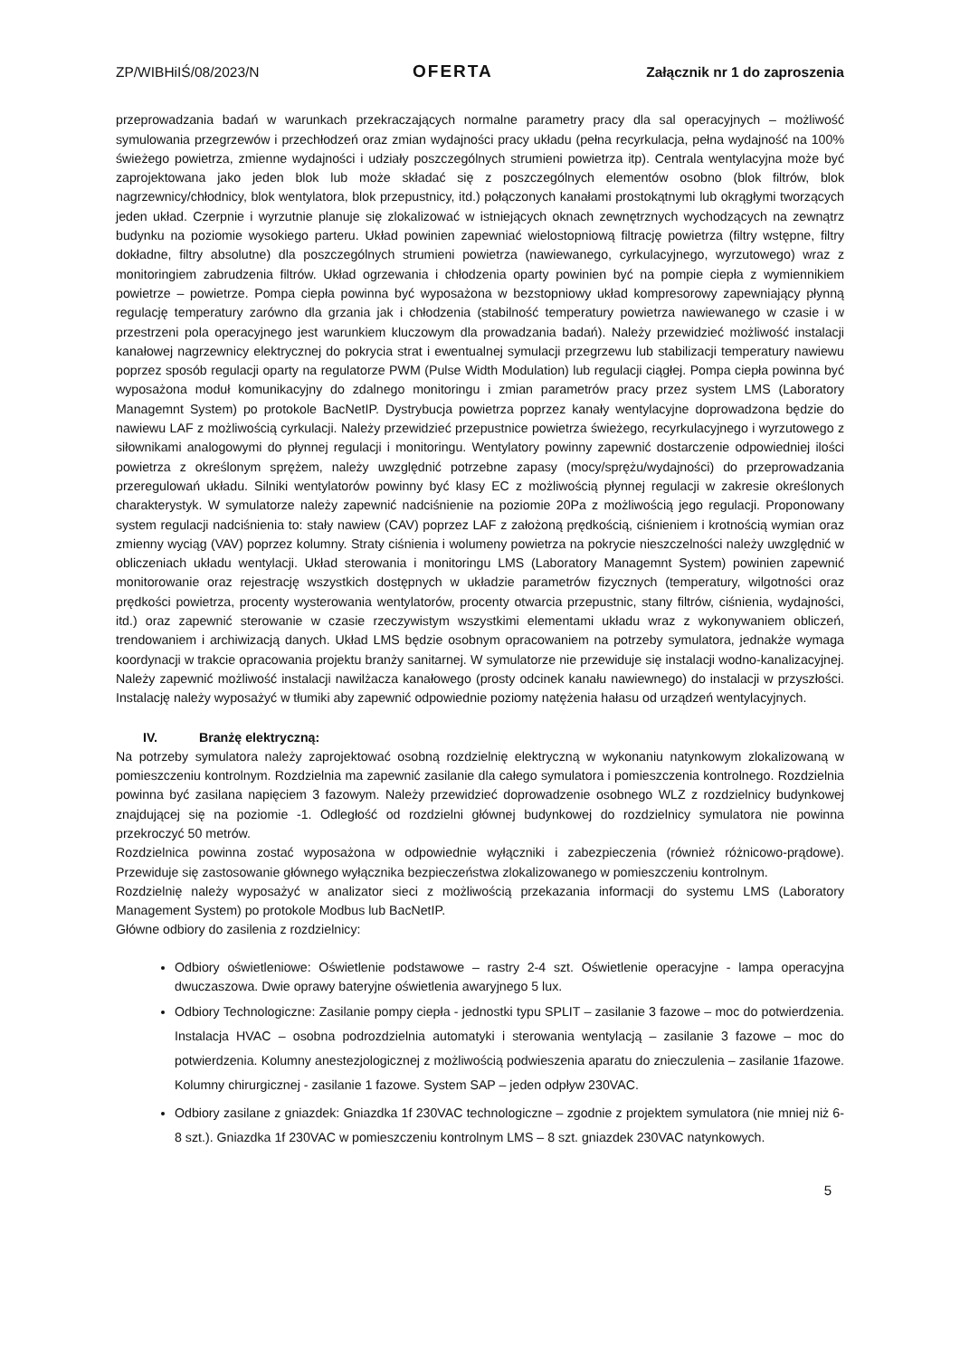ZP/WIBHiIŚ/08/2023/N OFERTA Załącznik nr 1 do zaproszenia
przeprowadzania badań w warunkach przekraczających normalne parametry pracy dla sal operacyjnych – możliwość symulowania przegrzewów i przechłodzeń oraz zmian wydajności pracy układu (pełna recyrkulacja, pełna wydajność na 100% świeżego powietrza, zmienne wydajności i udziały poszczególnych strumieni powietrza itp). Centrala wentylacyjna może być zaprojektowana jako jeden blok lub może składać się z poszczególnych elementów osobno (blok filtrów, blok nagrzewnicy/chłodnicy, blok wentylatora, blok przepustnicy, itd.) połączonych kanałami prostokątnymi lub okrągłymi tworzących jeden układ. Czerpnie i wyrzutnie planuje się zlokalizować w istniejących oknach zewnętrznych wychodzących na zewnątrz budynku na poziomie wysokiego parteru. Układ powinien zapewniać wielostopniową filtrację powietrza (filtry wstępne, filtry dokładne, filtry absolutne) dla poszczególnych strumieni powietrza (nawiewanego, cyrkulacyjnego, wyrzutowego) wraz z monitoringiem zabrudzenia filtrów. Układ ogrzewania i chłodzenia oparty powinien być na pompie ciepła z wymiennikiem powietrze – powietrze. Pompa ciepła powinna być wyposażona w bezstopniowy układ kompresorowy zapewniający płynną regulację temperatury zarówno dla grzania jak i chłodzenia (stabilność temperatury powietrza nawiewanego w czasie i w przestrzeni pola operacyjnego jest warunkiem kluczowym dla prowadzania badań). Należy przewidzieć możliwość instalacji kanałowej nagrzewnicy elektrycznej do pokrycia strat i ewentualnej symulacji przegrzewu lub stabilizacji temperatury nawiewu poprzez sposób regulacji oparty na regulatorze PWM (Pulse Width Modulation) lub regulacji ciągłej. Pompa ciepła powinna być wyposażona moduł komunikacyjny do zdalnego monitoringu i zmian parametrów pracy przez system LMS (Laboratory Managemnt System) po protokole BacNetIP. Dystrybucja powietrza poprzez kanały wentylacyjne doprowadzona będzie do nawiewu LAF z możliwością cyrkulacji. Należy przewidzieć przepustnice powietrza świeżego, recyrkulacyjnego i wyrzutowego z siłownikami analogowymi do płynnej regulacji i monitoringu. Wentylatory powinny zapewnić dostarczenie odpowiedniej ilości powietrza z określonym sprężem, należy uwzględnić potrzebne zapasy (mocy/sprężu/wydajności) do przeprowadzania przeregulowań układu. Silniki wentylatorów powinny być klasy EC z możliwością płynnej regulacji w zakresie określonych charakterystyk. W symulatorze należy zapewnić nadciśnienie na poziomie 20Pa z możliwością jego regulacji. Proponowany system regulacji nadciśnienia to: stały nawiew (CAV) poprzez LAF z założoną prędkością, ciśnieniem i krotnością wymian oraz zmienny wyciąg (VAV) poprzez kolumny. Straty ciśnienia i wolumeny powietrza na pokrycie nieszczelności należy uwzględnić w obliczeniach układu wentylacji. Układ sterowania i monitoringu LMS (Laboratory Managemnt System) powinien zapewnić monitorowanie oraz rejestrację wszystkich dostępnych w układzie parametrów fizycznych (temperatury, wilgotności oraz prędkości powietrza, procenty wysterowania wentylatorów, procenty otwarcia przepustnic, stany filtrów, ciśnienia, wydajności, itd.) oraz zapewnić sterowanie w czasie rzeczywistym wszystkimi elementami układu wraz z wykonywaniem obliczeń, trendowaniem i archiwizacją danych. Układ LMS będzie osobnym opracowaniem na potrzeby symulatora, jednakże wymaga koordynacji w trakcie opracowania projektu branży sanitarnej. W symulatorze nie przewiduje się instalacji wodno-kanalizacyjnej. Należy zapewnić możliwość instalacji nawilżacza kanałowego (prosty odcinek kanału nawiewnego) do instalacji w przyszłości. Instalację należy wyposażyć w tłumiki aby zapewnić odpowiednie poziomy natężenia hałasu od urządzeń wentylacyjnych.
IV. Branżę elektryczną:
Na potrzeby symulatora należy zaprojektować osobną rozdzielnię elektryczną w wykonaniu natynkowym zlokalizowaną w pomieszczeniu kontrolnym. Rozdzielnia ma zapewnić zasilanie dla całego symulatora i pomieszczenia kontrolnego. Rozdzielnia powinna być zasilana napięciem 3 fazowym. Należy przewidzieć doprowadzenie osobnego WLZ z rozdzielnicy budynkowej znajdującej się na poziomie -1. Odległość od rozdzielni głównej budynkowej do rozdzielnicy symulatora nie powinna przekroczyć 50 metrów.
Rozdzielnica powinna zostać wyposażona w odpowiednie wyłączniki i zabezpieczenia (również różnicowo-prądowe). Przewiduje się zastosowanie głównego wyłącznika bezpieczeństwa zlokalizowanego w pomieszczeniu kontrolnym.
Rozdzielnię należy wyposażyć w analizator sieci z możliwością przekazania informacji do systemu LMS (Laboratory Management System) po protokole Modbus lub BacNetIP.
Główne odbiory do zasilenia z rozdzielnicy:
Odbiory oświetleniowe: Oświetlenie podstawowe – rastry 2-4 szt. Oświetlenie operacyjne - lampa operacyjna dwuczaszowa. Dwie oprawy bateryjne oświetlenia awaryjnego 5 lux.
Odbiory Technologiczne: Zasilanie pompy ciepła - jednostki typu SPLIT – zasilanie 3 fazowe – moc do potwierdzenia. Instalacja HVAC – osobna podrozdzielnia automatyki i sterowania wentylacją – zasilanie 3 fazowe – moc do potwierdzenia. Kolumny anestezjologicznej z możliwością podwieszenia aparatu do znieczulenia – zasilanie 1fazowe. Kolumny chirurgicznej - zasilanie 1 fazowe. System SAP – jeden odpływ 230VAC.
Odbiory zasilane z gniazdek: Gniazdka 1f 230VAC technologiczne – zgodnie z projektem symulatora (nie mniej niż 6-8 szt.). Gniazdka 1f 230VAC w pomieszczeniu kontrolnym LMS – 8 szt. gniazdek 230VAC natynkowych.
5